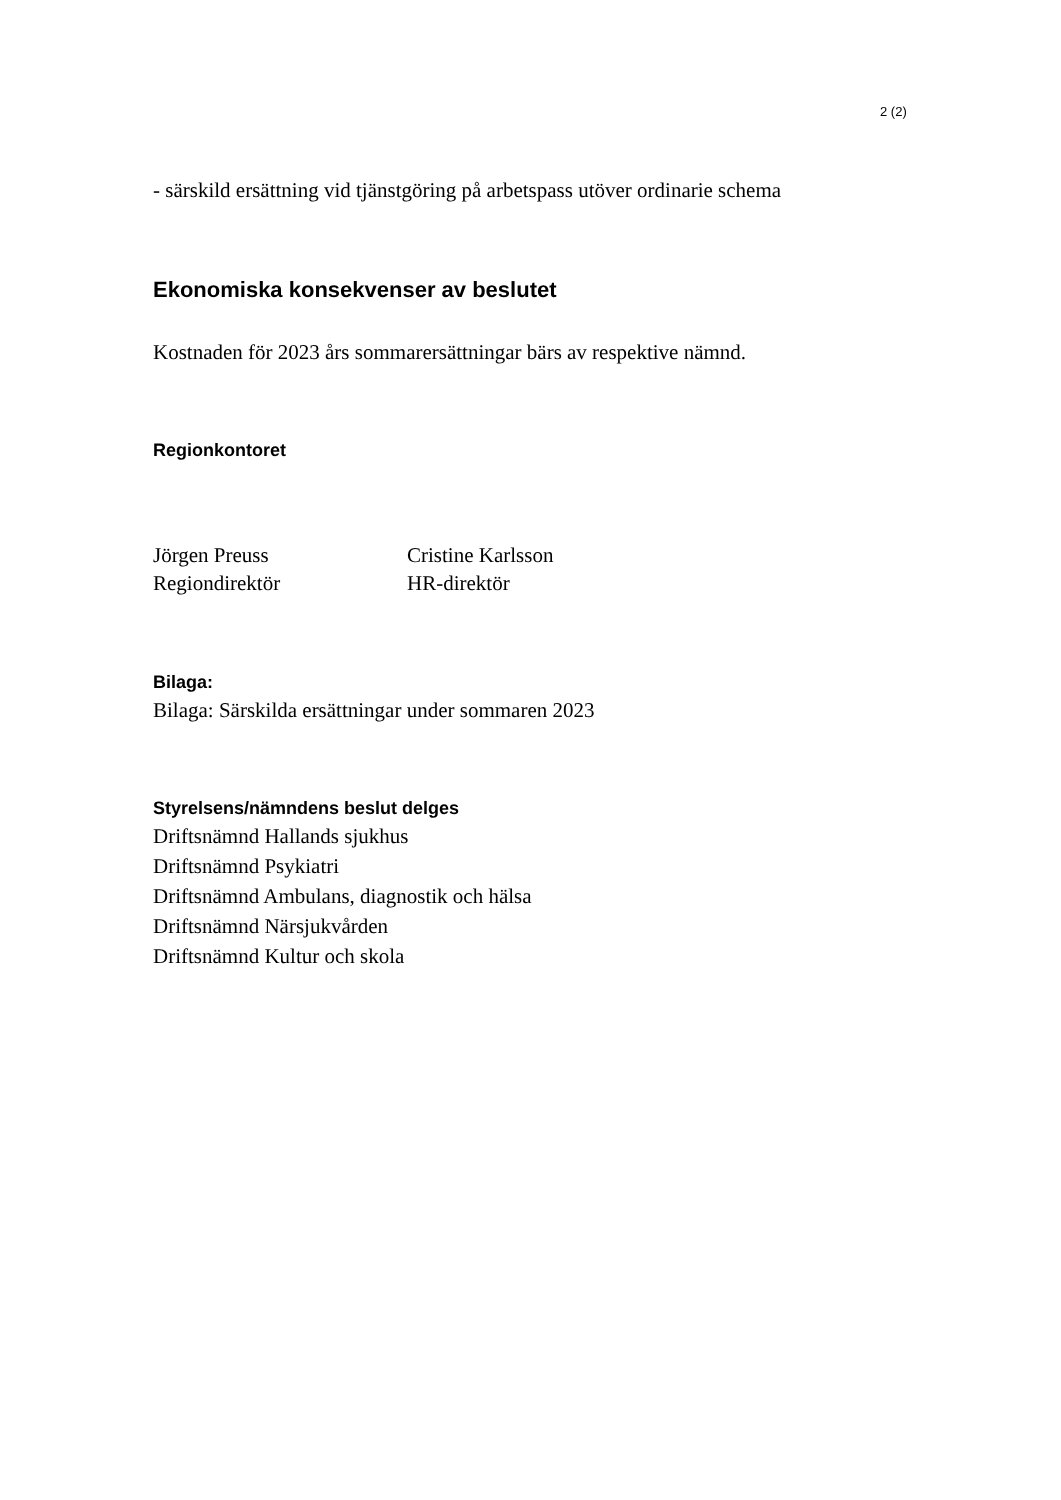2 (2)
- särskild ersättning vid tjänstgöring på arbetspass utöver ordinarie schema
Ekonomiska konsekvenser av beslutet
Kostnaden för 2023 års sommarersättningar bärs av respektive nämnd.
Regionkontoret
Jörgen Preuss
Regiondirektör
Cristine Karlsson
HR-direktör
Bilaga:
Bilaga: Särskilda ersättningar under sommaren 2023
Styrelsens/nämndens beslut delges
Driftsnämnd Hallands sjukhus
Driftsnämnd Psykiatri
Driftsnämnd Ambulans, diagnostik och hälsa
Driftsnämnd Närsjukvården
Driftsnämnd Kultur och skola